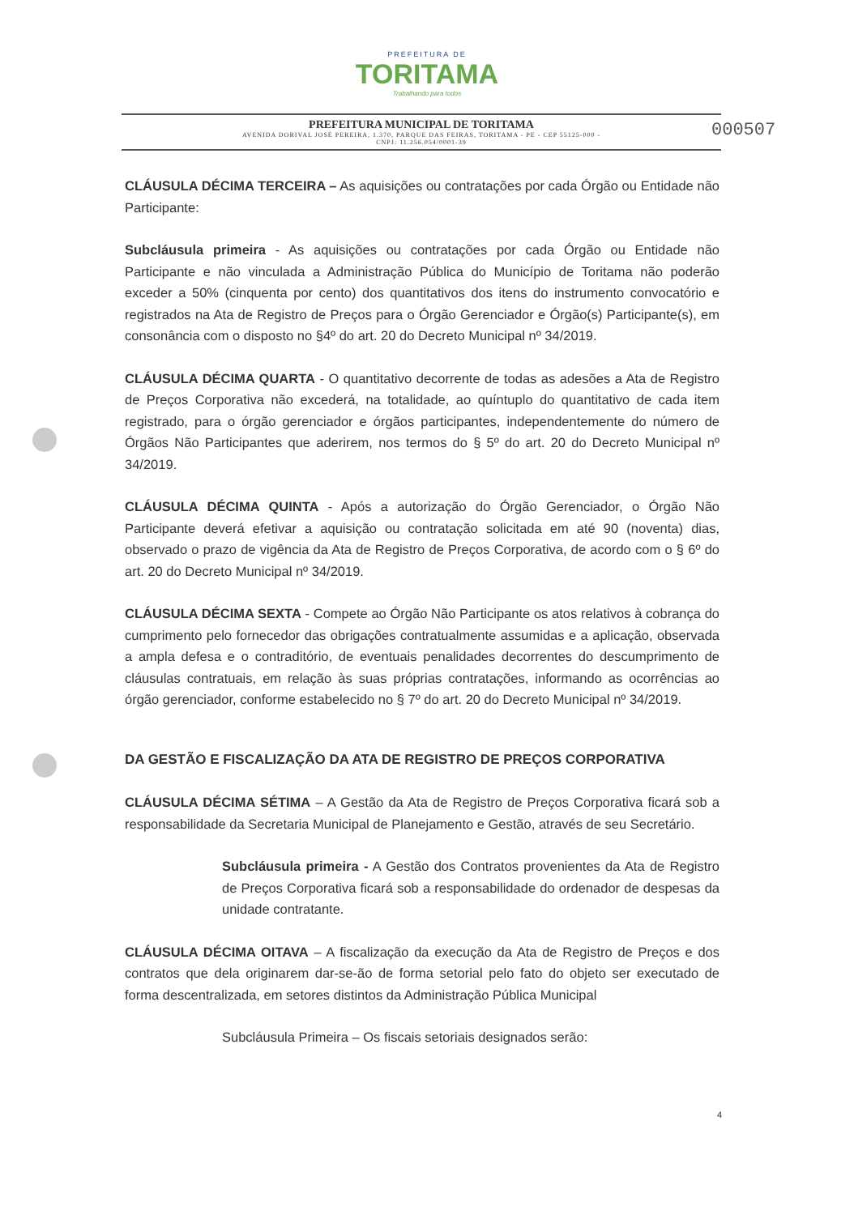PREFEITURA DE
TORITAMA
Trabalhando para todos
PREFEITURA MUNICIPAL DE TORITAMA
AVENIDA DORIVAL JOSÉ PEREIRA, 1.370, PARQUE DAS FEIRAS, TORITAMA - PE - CEP 55125-000 -
CNPJ: 11.256.054/0001-39
000507
CLÁUSULA DÉCIMA TERCEIRA – As aquisições ou contratações por cada Órgão ou Entidade não Participante:
Subcláusula primeira - As aquisições ou contratações por cada Órgão ou Entidade não Participante e não vinculada a Administração Pública do Município de Toritama não poderão exceder a 50% (cinquenta por cento) dos quantitativos dos itens do instrumento convocatório e registrados na Ata de Registro de Preços para o Órgão Gerenciador e Órgão(s) Participante(s), em consonância com o disposto no §4º do art. 20 do Decreto Municipal nº 34/2019.
CLÁUSULA DÉCIMA QUARTA - O quantitativo decorrente de todas as adesões a Ata de Registro de Preços Corporativa não excederá, na totalidade, ao quíntuplo do quantitativo de cada item registrado, para o órgão gerenciador e órgãos participantes, independentemente do número de Órgãos Não Participantes que aderirem, nos termos do § 5º do art. 20 do Decreto Municipal nº 34/2019.
CLÁUSULA DÉCIMA QUINTA - Após a autorização do Órgão Gerenciador, o Órgão Não Participante deverá efetivar a aquisição ou contratação solicitada em até 90 (noventa) dias, observado o prazo de vigência da Ata de Registro de Preços Corporativa, de acordo com o § 6º do art. 20 do Decreto Municipal nº 34/2019.
CLÁUSULA DÉCIMA SEXTA - Compete ao Órgão Não Participante os atos relativos à cobrança do cumprimento pelo fornecedor das obrigações contratualmente assumidas e a aplicação, observada a ampla defesa e o contraditório, de eventuais penalidades decorrentes do descumprimento de cláusulas contratuais, em relação às suas próprias contratações, informando as ocorrências ao órgão gerenciador, conforme estabelecido no § 7º do art. 20 do Decreto Municipal nº 34/2019.
DA GESTÃO E FISCALIZAÇÃO DA ATA DE REGISTRO DE PREÇOS CORPORATIVA
CLÁUSULA DÉCIMA SÉTIMA – A Gestão da Ata de Registro de Preços Corporativa ficará sob a responsabilidade da Secretaria Municipal de Planejamento e Gestão, através de seu Secretário.
Subcláusula primeira - A Gestão dos Contratos provenientes da Ata de Registro de Preços Corporativa ficará sob a responsabilidade do ordenador de despesas da unidade contratante.
CLÁUSULA DÉCIMA OITAVA – A fiscalização da execução da Ata de Registro de Preços e dos contratos que dela originarem dar-se-ão de forma setorial pelo fato do objeto ser executado de forma descentralizada, em setores distintos da Administração Pública Municipal
Subcláusula Primeira – Os fiscais setoriais designados serão:
4